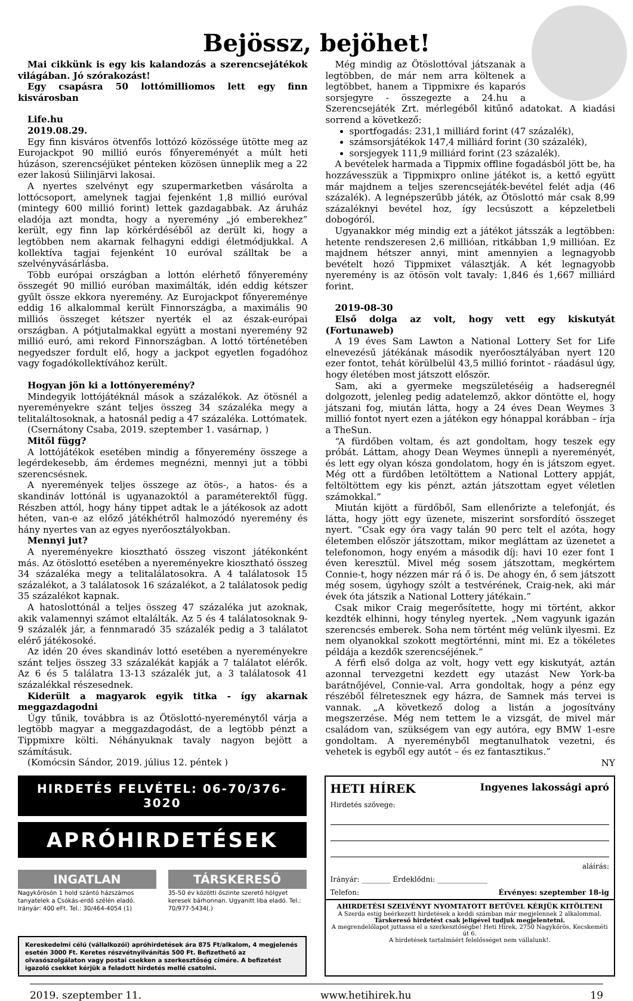Bejössz, bejöhet!
Mai cikkünk is egy kis kalandozás a szerencsejátékok világában. Jó szórakozást!
Egy csapásra 50 lottómilliomos lett egy finn kisvárosban
Life.hu
2019.08.29.
Egy finn kisváros ötvenfős lottózó közössége ütötte meg az Eurojackpot 90 millió eurós főnyereményét a múlt heti húzáson, szerencséjüket pénteken közösen ünneplik meg a 22 ezer lakosú Siilinjärvi lakosai.
A nyertes szelvényt egy szupermarketben vásárolta a lottócsoport, amelynek tagjai fejenként 1,8 millió euróval (mintegy 600 millió forint) lettek gazdagabbak. Az áruház eladója azt mondta, hogy a nyeremény „jó emberekhez” került, egy finn lap körkérdéséből az derült ki, hogy a legtöbben nem akarnak felhagyni eddigi életmódjukkal. A kollektíva tagjai fejenként 10 euróval szálltak be a szelvényvásárlásba.
Több európai országban a lottón elérhető főnyeremény összegét 90 millió euróban maximálták, idén eddig kétszer gyűlt össze ekkora nyeremény. Az Eurojackpot főnyereménye eddig 16 alkalommal került Finnországba, a maximális 90 milliós összeget kétszer nyerték el az észak-európai országban. A pótjutalmakkal együtt a mostani nyeremény 92 millió euró, ami rekord Finnországban. A lottó történetében negyedszer fordult elő, hogy a jackpot egyetlen fogadóhoz vagy fogadókollektívához került.
Hogyan jön ki a lottónyeremény?
Mindegyik lottójátéknál mások a százalékok. Az ötösnél a nyereményekre szánt teljes összeg 34 százaléka megy a telitaláltosoknak, a hatosnál pedig a 47 százaléka. Lottómatek.
(Csernátony Csaba, 2019. szeptember 1. vasárnap, )
Mitől függ?
A lottójátékok esetében mindig a főnyeremény összege a legérdekesebb, ám érdemes megnézni, mennyi jut a többi szerencsésnek.
A nyeremények teljes összege az ötös-, a hatos- és a skandináv lottónál is ugyanazoktól a paraméterektől függ. Részben attól, hogy hány tippet adtak le a játékosok az adott héten, van-e az előző játékhétről halmozódó nyeremény és hány nyertes van az egyes nyerőosztályokban.
Mennyi jut?
A nyereményekre kiosztható összeg viszont játékonként más. Az ötöslottó esetében a nyereményekre kiosztható összeg 34 százaléka megy a telitalálatosokra. A 4 találatosok 15 százalékot, a 3 találatosok 16 százalékot, a 2 találatosok pedig 35 százalékot kapnak.
A hatoslottónál a teljes összeg 47 százaléka jut azoknak, akik valamennyi számot eltalálták. Az 5 és 4 találatosoknak 9-9 százalék jár, a fennmaradó 35 százalék pedig a 3 találatot elérő játékosoké.
Az idén 20 éves skandináv lottó esetében a nyereményekre szánt teljes összeg 33 százalékát kapják a 7 találatot elérők. Az 6 és 5 találatra 13-13 százalék jut, a 3 találatosok 41 százalékkal részesednek.
Kiderült a magyarok egyik titka - így akarnak meggazdagodni
Úgy tűnik, továbbra is az Ötöslottó-nyereménytől várja a legtöbb magyar a meggazdagodást, de a legtöbb pénzt a Tippmixre költi. Néhányuknak tavaly nagyon bejött a számításuk.
(Komócsin Sándor, 2019. július 12. péntek )
Még mindig az Ötöslottóval játszanak a legtöbben, de már nem arra költenek a legtöbbet, hanem a Tippmixre és kaparós sorsjegyre - összegezte a 24.hu a Szerencsejáték Zrt. mérlegéből kitűnő adatokat. A kiadási sorrend a következő:
sportfogadás: 231,1 milliárd forint (47 százalék),
számsorsjátékok 147,4 milliárd forint (30 százalék),
sorsjegyek 111,9 milliárd forint (23 százalék).
A bevételek harmada a Tippmix offline fogadásból jött be, ha hozzávesszük a Tippmixpro online játékot is, a kettő együtt már majdnem a teljes szerencsejáték-bevétel felét adja (46 százalék). A legnépszerűbb játék, az Ötöslottó már csak 8,99 százaléknyi bevétel hoz, így lecsúszott a képzeletbeli dobogóról.
Ugyanakkor még mindig ezt a játékot játsszák a legtöbben: hetente rendszeresen 2,6 millióan, ritkábban 1,9 millióan. Ez majdnem hétszer annyi, mint amennyien a legnagyobb bevételt hozó Tippmixet választják. A két legnagyobb nyeremény is az ötösön volt tavaly: 1,846 és 1,667 milliárd forint.
2019-08-30
Első dolga az volt, hogy vett egy kiskutyát (Fortunaweb)
A 19 éves Sam Lawton a National Lottery Set for Life elnevezésű játékának második nyerőosztályában nyert 120 ezer fontot, tehát körülbelül 43,5 millió forintot - ráadásul úgy, hogy életében most játszott először.
Sam, aki a gyermeke megszületéséig a hadseregnél dolgozott, jelenleg pedig adatelemző, akkor döntötte el, hogy játszani fog, miután látta, hogy a 24 éves Dean Weymes 3 millió fontot nyert ezen a játékon egy hónappal korábban – írja a TheSun.
“A fürdőben voltam, és azt gondoltam, hogy teszek egy próbát. Láttam, ahogy Dean Weymes ünnepli a nyereményét, és lett egy olyan kósza gondolatom, hogy én is játszom egyet. Még ott a fürdőben letöltöttem a National Lottery appját, feltöltöttem egy kis pénzt, aztán játszottam egyet véletlen számokkal.”
Miután kijött a fürdőből, Sam ellenőrizte a telefonját, és látta, hogy jött egy üzenete, miszerint sorsfordító összeget nyert. “Csak egy óra vagy talán 90 perc telt el azóta, hogy életemben először játszottam, mikor megláttam az üzenetet a telefonomon, hogy enyém a második díj: havi 10 ezer font 1 éven keresztül. Mivel még sosem játszottam, megkértem Connie-t, hogy nézzen már rá ő is. De ahogy én, ő sem játszott még sosem, úgyhogy szólt a testvérének, Craig-nek, aki már évek óta játszik a National Lottery játékain.”
Csak mikor Craig megerősítette, hogy mi történt, akkor kezdték elhinni, hogy tényleg nyertek. „Nem vagyunk igazán szerencsés emberek. Soha nem történt még velünk ilyesmi. Ez nem olyanokkal szokott megtörténni, mint mi. Ez a tökéletes példája a kezdők szerencséjének.”
A férfi első dolga az volt, hogy vett egy kiskutyát, aztán azonnal tervezgetni kezdett egy utazást New York-ba barátnőjével, Connie-val. Arra gondoltak, hogy a pénz egy részéből félretesznek egy házra, de Samnek más tervei is vannak. „A következő dolog a listán a jogosítvány megszerzése. Még nem tettem le a vizsgát, de mivel már családom van, szükségem van egy autóra, egy BMW 1-esre gondoltam. A nyereményből megtanulhatok vezetni, és vehetek is egyből egy autót – és ez fantasztikus.”
NY
HIRDETÉS FELVÉTEL: 06-70/376-3020
APRÓHIRDETÉSEK
INGATLAN
Nagykőrösön 1 hold szántó házszámos tanyatelek a Csókás-erdő szélén eladó. Irányár: 400 eFt. Tel.: 30/464-4054 (1)
TÁRSKERESŐ
35-50 év közötti őszinte szerető hölgyet keresek bárhonnan. Ugyanitt liba eladó. Tel.: 70/977-5434(.)
Kereskedelmi célú (vállalkozói) apróhirdetések ára 875 Ft/alkalom, 4 megjelenés esetén 3000 Ft. Keretes részvétnyilvánítás 500 Ft. Befizethető az olvasószolgálaton vagy postai csekken a szerkesztőség címére. A befizetést igazoló csekket kérjük a feladott hirdetés mellé csatolni.
HETI HÍREK Ingyenes lakossági apró
Hirdetés szövege:
aláírás:
Irányár: ________ Érdeklődni: ______________
Telefon: Érvényes: szeptember 18-ig
AHIRDETÉSI SZELVÉNYT NYOMTATOTT BETŰVEL KÉRJÜK KITÖLTENI
A Szerda estig beérkezett hirdetések a keddi számban már megjelennek 2 alkalommal.
Társkereső hirdetést csak jeligével tudjuk megjelentetni.
A megrendelőlapot juttassa el a szerkesztőségbe! Heti Hírek, 2750 Nagykőrös, Kecskeméti út 6.
A hirdetések tartalmáért felelősséget nem vállalunk!.
2019. szeptember 11. www.hetihirek.hu 19